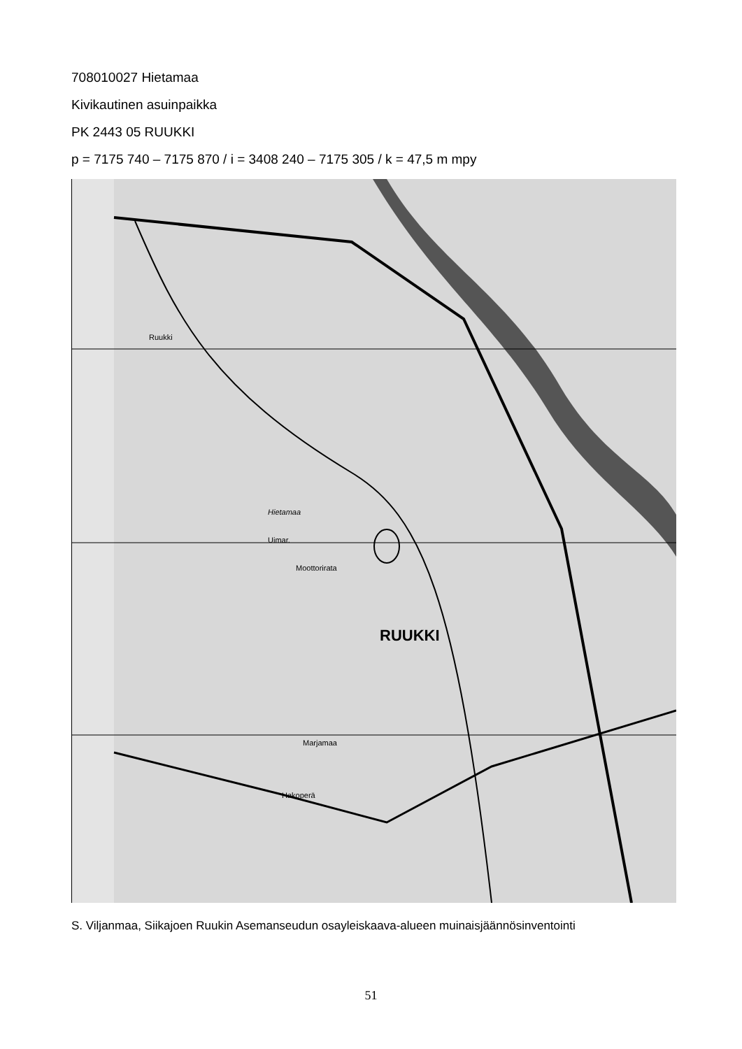708010027 Hietamaa
Kivikautinen asuinpaikka
PK 2443 05 RUUKKI
p = 7175 740 – 7175 870 / i = 3408 240 – 7175 305 / k = 47,5 m mpy
RUUKKI
Hietamaa
Uimar.
Moottorirata
Ruukki
Hakoperä
Marjamaa
S. Viljanmaa, Siikajoen Ruukin Asemanseudun osayleiskaava-alueen muinaisjäännösinventointi
51